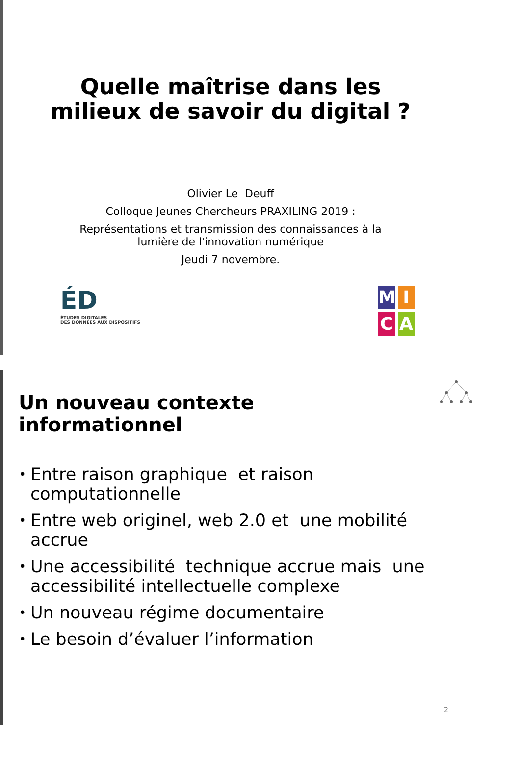Quelle maîtrise dans les
milieux de savoir du digital ?
Olivier Le Deuff
Colloque Jeunes Chercheurs PRAXILING 2019 :
Représentations et transmission des connaissances à la
lumière de l'innovation numérique
Jeudi 7 novembre.
ÉD
ÉTUDES DIGITALES
DES DONNÉES AUX DISPOSITIFS
MICA
Un nouveau contexte
informationnel
• Entre raison graphique et raison computationnelle
• Entre web originel, web 2.0 et une mobilité accrue
• Une accessibilité technique accrue mais une accessibilité intellectuelle complexe
• Un nouveau régime documentaire
• Le besoin d’évaluer l’information
2